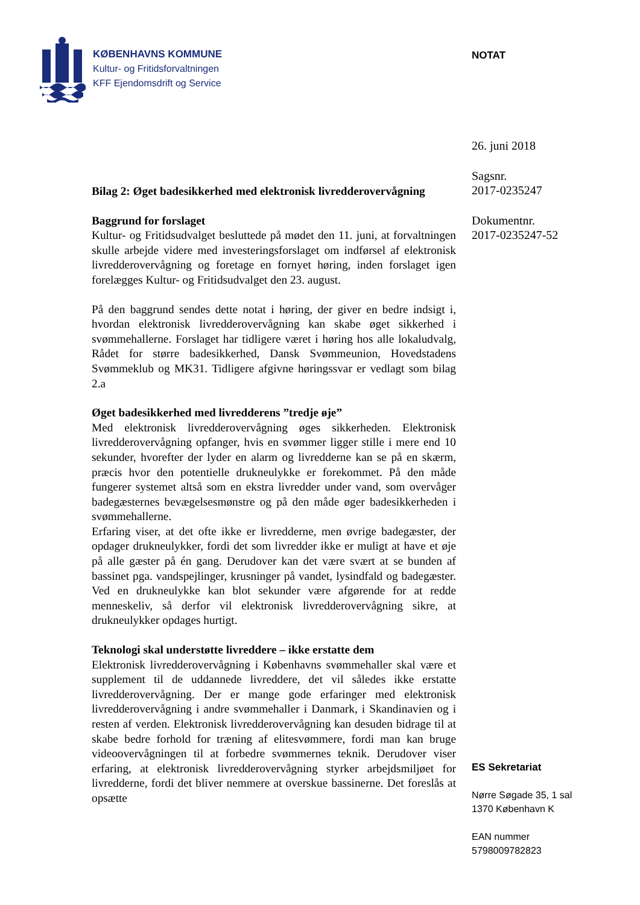KØBENHAVNS KOMMUNE
Kultur- og Fritidsforvaltningen
KFF Ejendomsdrift og Service
NOTAT
26. juni 2018
Sagsnr.
2017-0235247
Dokumentnr.
2017-0235247-52
Bilag 2: Øget badesikkerhed med elektronisk livredderovervågning
Baggrund for forslaget
Kultur- og Fritidsudvalget besluttede på mødet den 11. juni, at forvaltningen skulle arbejde videre med investeringsforslaget om indførsel af elektronisk livredderovervågning og foretage en fornyet høring, inden forslaget igen forelægges Kultur- og Fritidsudvalget den 23. august.
På den baggrund sendes dette notat i høring, der giver en bedre indsigt i, hvordan elektronisk livredderovervågning kan skabe øget sikkerhed i svømmehallerne. Forslaget har tidligere været i høring hos alle lokaludvalg, Rådet for større badesikkerhed, Dansk Svømmeunion, Hovedstadens Svømmeklub og MK31. Tidligere afgivne høringssvar er vedlagt som bilag 2.a
Øget badesikkerhed med livredderens ”tredje øje”
Med elektronisk livredderovervågning øges sikkerheden. Elektronisk livredderovervågning opfanger, hvis en svømmer ligger stille i mere end 10 sekunder, hvorefter der lyder en alarm og livredderne kan se på en skærm, præcis hvor den potentielle drukneulykke er forekommet. På den måde fungerer systemet altså som en ekstra livredder under vand, som overvåger badegæsternes bevægelsesmønstre og på den måde øger badesikkerheden i svømmehallerne.
Erfaring viser, at det ofte ikke er livredderne, men øvrige badegæster, der opdager drukneulykker, fordi det som livredder ikke er muligt at have et øje på alle gæster på én gang. Derudover kan det være svært at se bunden af bassinet pga. vandspejlinger, krusninger på vandet, lysindfald og badegæster. Ved en drukneulykke kan blot sekunder være afgørende for at redde menneskeliv, så derfor vil elektronisk livredderovervågning sikre, at drukneulykker opdages hurtigt.
Teknologi skal understøtte livreddere – ikke erstatte dem
Elektronisk livredderovervågning i Københavns svømmehaller skal være et supplement til de uddannede livreddere, det vil således ikke erstatte livredderovervågning. Der er mange gode erfaringer med elektronisk livredderovervågning i andre svømmehaller i Danmark, i Skandinavien og i resten af verden. Elektronisk livredderovervågning kan desuden bidrage til at skabe bedre forhold for træning af elitesvømmere, fordi man kan bruge videoovervågningen til at forbedre svømmernes teknik. Derudover viser erfaring, at elektronisk livredderovervågning styrker arbejdsmiljøet for livredderne, fordi det bliver nemmere at overskue bassinerne. Det foreslås at opsætte
ES Sekretariat
Nørre Søgade 35, 1 sal
1370 København K
EAN nummer
5798009782823